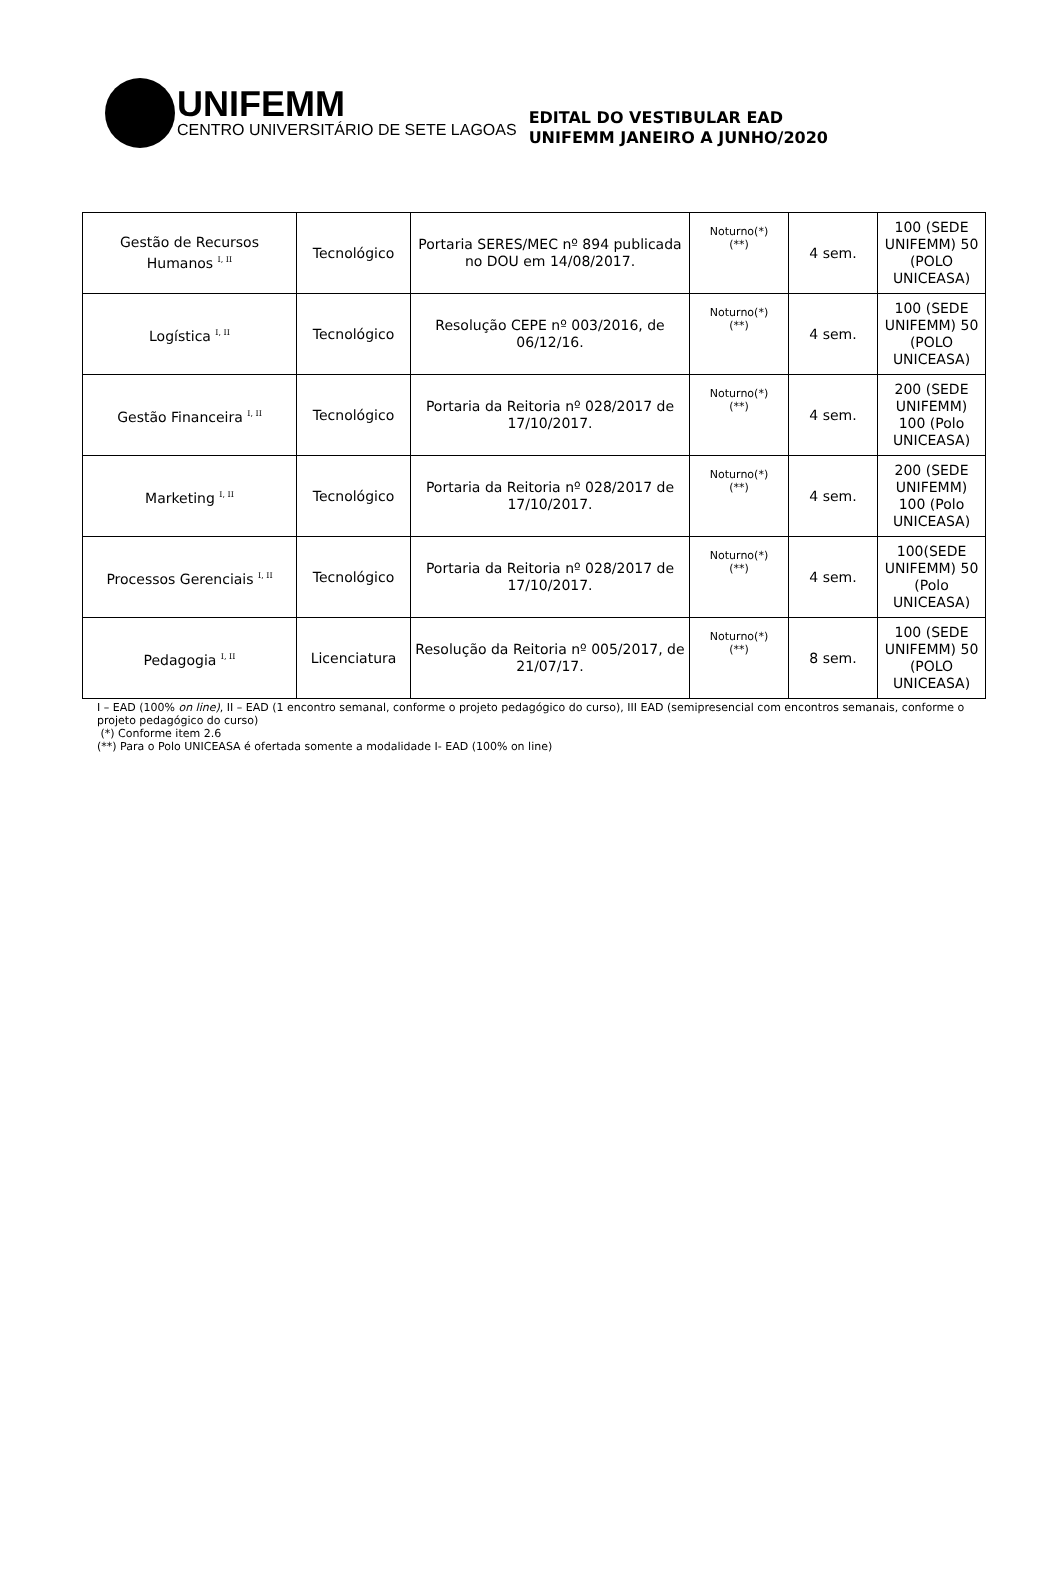UNIFEMM
CENTRO UNIVERSITÁRIO DE SETE LAGOAS
EDITAL DO VESTIBULAR EAD
UNIFEMM JANEIRO A JUNHO/2020
| Gestão de Recursos Humanos <sup>I, II</sup> | Tecnológico | Portaria SERES/MEC nº 894 publicada no DOU em 14/08/2017. | Noturno(*) (**) | 4 sem. | 100 (SEDE UNIFEMM) 50 (POLO UNICEASA) |
| Logística <sup>I, II</sup> | Tecnológico | Resolução CEPE nº 003/2016, de 06/12/16. | Noturno(*) (**) | 4 sem. | 100 (SEDE UNIFEMM) 50 (POLO UNICEASA) |
| Gestão Financeira <sup>I, II</sup> | Tecnológico | Portaria da Reitoria nº 028/2017 de 17/10/2017. | Noturno(*) (**) | 4 sem. | 200 (SEDE UNIFEMM) 100 (Polo UNICEASA) |
| Marketing <sup>I, II</sup> | Tecnológico | Portaria da Reitoria nº 028/2017 de 17/10/2017. | Noturno(*) (**) | 4 sem. | 200 (SEDE UNIFEMM) 100 (Polo UNICEASA) |
| Processos Gerenciais <sup>I, II</sup> | Tecnológico | Portaria da Reitoria nº 028/2017 de 17/10/2017. | Noturno(*) (**) | 4 sem. | 100(SEDE UNIFEMM) 50 (Polo UNICEASA) |
| Pedagogia <sup>I, II</sup> | Licenciatura | Resolução da Reitoria nº 005/2017, de 21/07/17. | Noturno(*) (**) | 8 sem. | 100 (SEDE UNIFEMM) 50 (POLO UNICEASA) |
I – EAD (100% on line), II – EAD (1 encontro semanal, conforme o projeto pedagógico do curso), III EAD (semipresencial com encontros semanais, conforme o projeto pedagógico do curso)
(*) Conforme item 2.6
(**) Para o Polo UNICEASA é ofertada somente a modalidade I- EAD (100% on line)